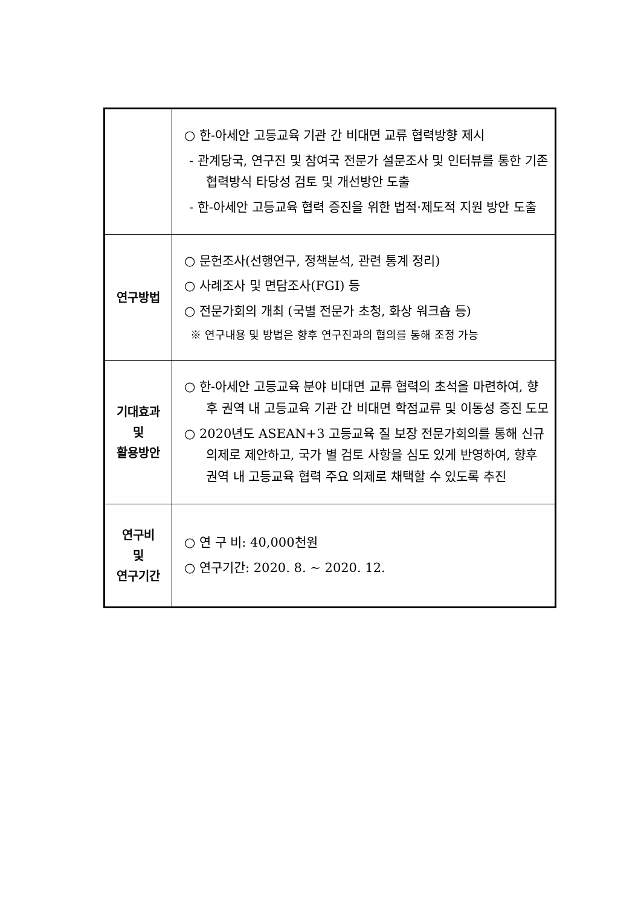| | ○ 한-아세안 고등교육 기관 간 비대면 교류 협력방향 제시 - 관계당국, 연구진 및 참여국 전문가 설문조사 및 인터뷰를 통한 기존 협력방식 타당성 검토 및 개선방안 도출 - 한-아세안 고등교육 협력 증진을 위한 법적·제도적 지원 방안 도출 |
| 연구방법 | ○ 문헌조사(선행연구, 정책분석, 관련 통계 정리) ○ 사례조사 및 면담조사(FGI) 등 ○ 전문가회의 개최 (국별 전문가 초청, 화상 워크숍 등) ※ 연구내용 및 방법은 향후 연구진과의 협의를 통해 조정 가능 |
| 기대효과 및 활용방안 | ○ 한-아세안 고등교육 분야 비대면 교류 협력의 초석을 마련하여, 향후 권역 내 고등교육 기관 간 비대면 학점교류 및 이동성 증진 도모 ○ 2020년도 ASEAN+3 고등교육 질 보장 전문가회의를 통해 신규 의제로 제안하고, 국가 별 검토 사항을 심도 있게 반영하여, 향후 권역 내 고등교육 협력 주요 의제로 채택할 수 있도록 추진 |
| 연구비 및 연구기간 | ○ 연 구 비: 40,000천원 ○ 연구기간: 2020. 8. ~ 2020. 12. |